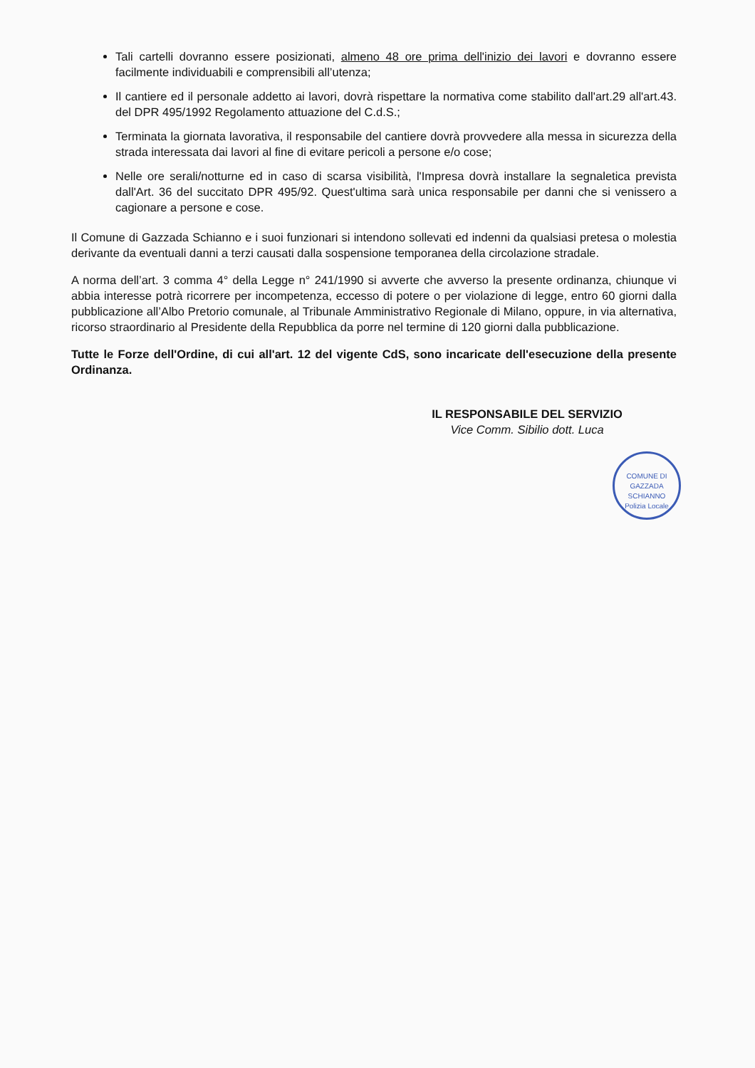Tali cartelli dovranno essere posizionati, almeno 48 ore prima dell'inizio dei lavori e dovranno essere facilmente individuabili e comprensibili all’utenza;
Il cantiere ed il personale addetto ai lavori, dovrà rispettare la normativa come stabilito dall'art.29 all'art.43. del DPR 495/1992 Regolamento attuazione del C.d.S.;
Terminata la giornata lavorativa, il responsabile del cantiere dovrà provvedere alla messa in sicurezza della strada interessata dai lavori al fine di evitare pericoli a persone e/o cose;
Nelle ore serali/notturne ed in caso di scarsa visibilità, l'Impresa dovrà installare la segnaletica prevista dall'Art. 36 del succitato DPR 495/92. Quest'ultima sarà unica responsabile per danni che si venissero a cagionare a persone e cose.
Il Comune di Gazzada Schianno e i suoi funzionari si intendono sollevati ed indenni da qualsiasi pretesa o molestia derivante da eventuali danni a terzi causati dalla sospensione temporanea della circolazione stradale.
A norma dell’art. 3 comma 4° della Legge n° 241/1990 si avverte che avverso la presente ordinanza, chiunque vi abbia interesse potrà ricorrere per incompetenza, eccesso di potere o per violazione di legge, entro 60 giorni dalla pubblicazione all’Albo Pretorio comunale, al Tribunale Amministrativo Regionale di Milano, oppure, in via alternativa, ricorso straordinario al Presidente della Repubblica da porre nel termine di 120 giorni dalla pubblicazione.
Tutte le Forze dell'Ordine, di cui all'art. 12 del vigente CdS, sono incaricate dell'esecuzione della presente Ordinanza.
IL RESPONSABILE DEL SERVIZIO
Vice Comm. Sibilio dott. Luca
COMUNE DI GAZZADA SCHIANNO
Polizia Locale